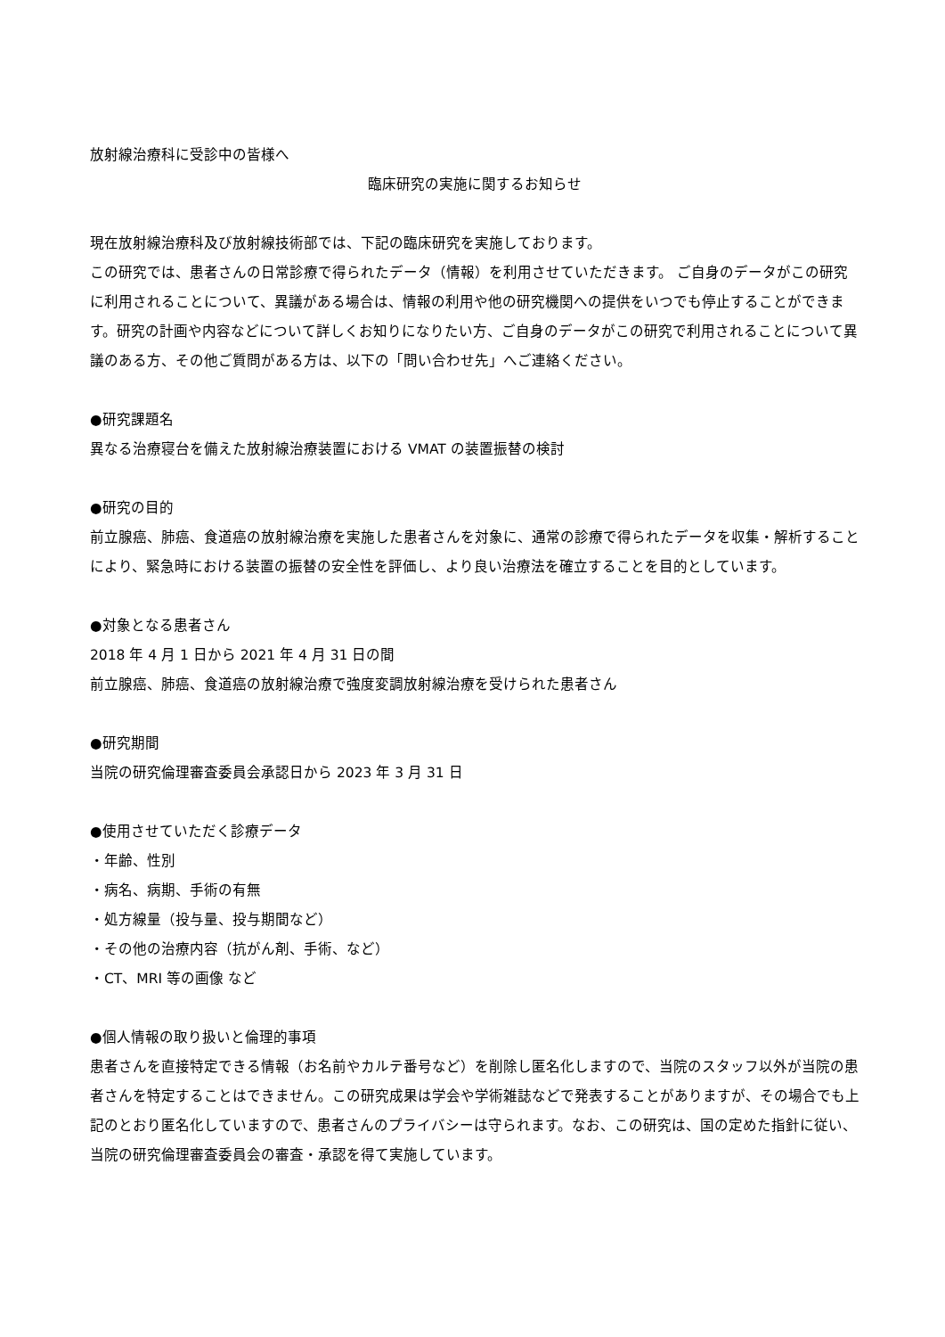放射線治療科に受診中の皆様へ
臨床研究の実施に関するお知らせ
現在放射線治療科及び放射線技術部では、下記の臨床研究を実施しております。
この研究では、患者さんの日常診療で得られたデータ（情報）を利用させていただきます。 ご自身のデータがこの研究に利用されることについて、異議がある場合は、情報の利用や他の研究機関への提供をいつでも停止することができます。研究の計画や内容などについて詳しくお知りになりたい方、ご自身のデータがこの研究で利用されることについて異議のある方、その他ご質問がある方は、以下の「問い合わせ先」へご連絡ください。
●研究課題名
異なる治療寝台を備えた放射線治療装置における VMAT の装置振替の検討
●研究の目的
前立腺癌、肺癌、食道癌の放射線治療を実施した患者さんを対象に、通常の診療で得られたデータを収集・解析することにより、緊急時における装置の振替の安全性を評価し、より良い治療法を確立することを目的としています。
●対象となる患者さん
2018 年 4 月 1 日から 2021 年 4 月 31 日の間
前立腺癌、肺癌、食道癌の放射線治療で強度変調放射線治療を受けられた患者さん
●研究期間
当院の研究倫理審査委員会承認日から 2023 年 3 月 31 日
●使用させていただく診療データ
・年齢、性別
・病名、病期、手術の有無
・処方線量（投与量、投与期間など）
・その他の治療内容（抗がん剤、手術、など）
・CT、MRI 等の画像 など
●個人情報の取り扱いと倫理的事項
患者さんを直接特定できる情報（お名前やカルテ番号など）を削除し匿名化しますので、当院のスタッフ以外が当院の患者さんを特定することはできません。この研究成果は学会や学術雑誌などで発表することがありますが、その場合でも上記のとおり匿名化していますので、患者さんのプライバシーは守られます。なお、この研究は、国の定めた指針に従い、当院の研究倫理審査委員会の審査・承認を得て実施しています。